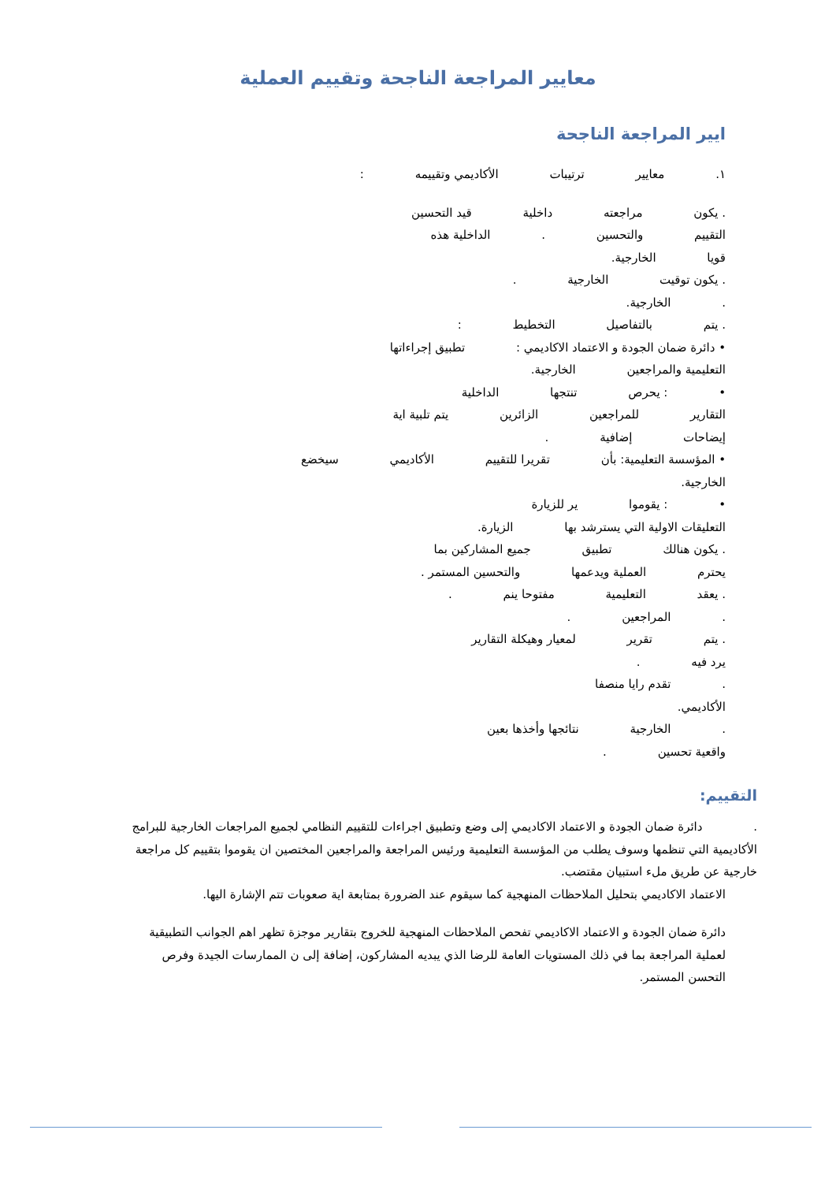معايير المراجعة الناجحة وتقييم العملية
ايير المراجعة الناجحة
١. معايير ترتيبات الأكاديمي وتقييمه :
. يكون مراجعته داخلية قيد التحسين
التقييم والتحسين . الداخلية هذه
قويا الخارجية.
. يكون توقيت الخارجية .
. الخارجية.
. يتم بالتفاصيل التخطيط :
• دائرة ضمان الجودة و الاعتماد الاكاديمي : تطبيق إجراءاتها
التعليمية والمراجعين الخارجية.
• : يحرص تنتجها الداخلية
التقارير للمراجعين الزائرين يتم تلبية اية
إيضاحات إضافية .
• المؤسسة التعليمية: بأن تقريرا للتقييم الأكاديمي سيخضع
الخارجية.
• : يقوموا ير للزيارة
التعليقات الاولية التي يسترشد بها الزيارة.
. يكون هنالك تطبيق جميع المشاركين بما
يحترم العملية ويدعمها والتحسين المستمر .
. يعقد التعليمية مفتوحا ينم .
. المراجعين .
. يتم تقرير لمعيار وهيكلة التقارير
يرد فيه .
. تقدم رايا منصفا
الأكاديمي.
. الخارجية نتائجها وأخذها بعين
واقعية تحسين .
التقييم:
. دائرة ضمان الجودة و الاعتماد الاكاديمي إلى وضع وتطبيق اجراءات للتقييم النظامي لجميع المراجعات الخارجية للبرامج الأكاديمية التي تنظمها وسوف يطلب من المؤسسة التعليمية ورئيس المراجعة والمراجعين المختصين ان يقوموا بتقييم كل مراجعة خارجية عن طريق ملء استبيان مقتضب.
الاعتماد الاكاديمي بتحليل الملاحظات المنهجية كما سيقوم عند الضرورة بمتابعة اية صعوبات تتم الإشارة اليها.
دائرة ضمان الجودة و الاعتماد الاكاديمي تفحص الملاحظات المنهجية للخروج بتقارير موجزة تظهر اهم الجوانب التطبيقية لعملية المراجعة بما في ذلك المستويات العامة للرضا الذي يبديه المشاركون، إضافة إلى ن الممارسات الجيدة وفرص التحسن المستمر.